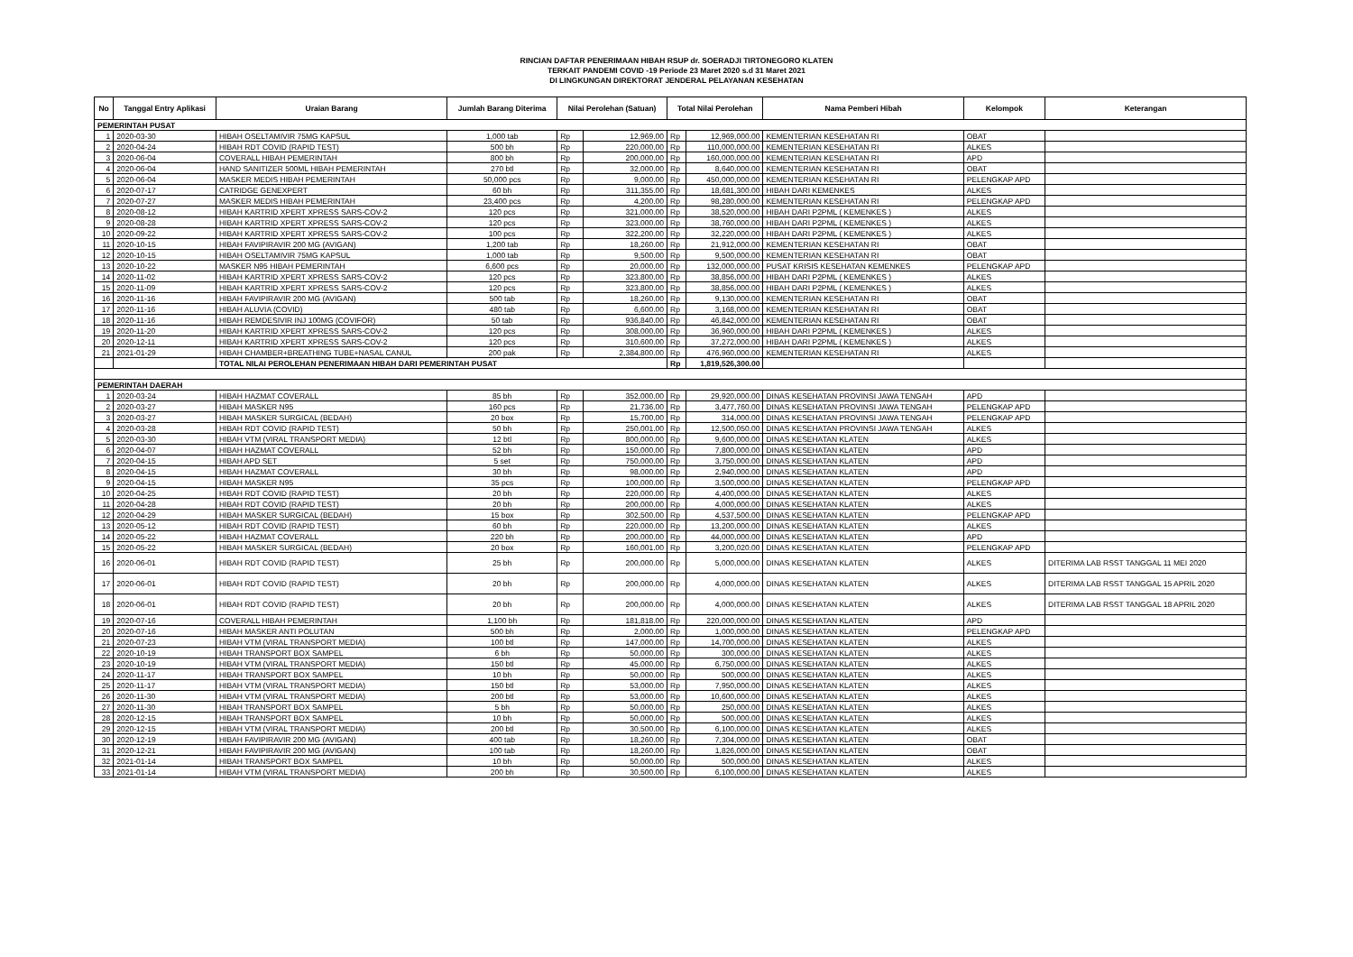RINCIAN DAFTAR PENERIMAAN HIBAH RSUP dr. SOERADJI TIRTONEGORO KLATEN
TERKAIT PANDEMI COVID -19 Periode 23 Maret 2020 s.d 31 Maret 2021
DI LINGKUNGAN DIREKTORAT JENDERAL PELAYANAN KESEHATAN
| No | Tanggal Entry Aplikasi | Uraian Barang | Jumlah Barang Diterima | Nilai Perolehan (Satuan) | | Total Nilai Perolehan | | Nama Pemberi Hibah | Kelompok | Keterangan |
| --- | --- | --- | --- | --- | --- | --- | --- | --- | --- | --- |
| PEMERINTAH PUSAT | | | | | | | | | | |
| 1 | 2020-03-30 | HIBAH OSELTAMIVIR 75MG KAPSUL | 1,000 tab | Rp | 12,969.00 | Rp | 12,969,000.00 | KEMENTERIAN KESEHATAN RI | OBAT | |
| 2 | 2020-04-24 | HIBAH RDT COVID (RAPID TEST) | 500 bh | Rp | 220,000.00 | Rp | 110,000,000.00 | KEMENTERIAN KESEHATAN RI | ALKES | |
| 3 | 2020-06-04 | COVERALL HIBAH PEMERINTAH | 800 bh | Rp | 200,000.00 | Rp | 160,000,000.00 | KEMENTERIAN KESEHATAN RI | APD | |
| 4 | 2020-06-04 | HAND SANITIZER 500ML HIBAH PEMERINTAH | 270 btl | Rp | 32,000.00 | Rp | 8,640,000.00 | KEMENTERIAN KESEHATAN RI | OBAT | |
| 5 | 2020-06-04 | MASKER MEDIS HIBAH PEMERINTAH | 50,000 pcs | Rp | 9,000.00 | Rp | 450,000,000.00 | KEMENTERIAN KESEHATAN RI | PELENGKAP APD | |
| 6 | 2020-07-17 | CATRIDGE GENEXPERT | 60 bh | Rp | 311,355.00 | Rp | 18,681,300.00 | HIBAH DARI KEMENKES | ALKES | |
| 7 | 2020-07-27 | MASKER MEDIS HIBAH PEMERINTAH | 23,400 pcs | Rp | 4,200.00 | Rp | 98,280,000.00 | KEMENTERIAN KESEHATAN RI | PELENGKAP APD | |
| 8 | 2020-08-12 | HIBAH KARTRID XPERT XPRESS SARS-COV-2 | 120 pcs | Rp | 321,000.00 | Rp | 38,520,000.00 | HIBAH DARI P2PML ( KEMENKES ) | ALKES | |
| 9 | 2020-08-28 | HIBAH KARTRID XPERT XPRESS SARS-COV-2 | 120 pcs | Rp | 323,000.00 | Rp | 38,760,000.00 | HIBAH DARI P2PML ( KEMENKES ) | ALKES | |
| 10 | 2020-09-22 | HIBAH KARTRID XPERT XPRESS SARS-COV-2 | 100 pcs | Rp | 322,200.00 | Rp | 32,220,000.00 | HIBAH DARI P2PML ( KEMENKES ) | ALKES | |
| 11 | 2020-10-15 | HIBAH FAVIPIRAVIR 200 MG (AVIGAN) | 1,200 tab | Rp | 18,260.00 | Rp | 21,912,000.00 | KEMENTERIAN KESEHATAN RI | OBAT | |
| 12 | 2020-10-15 | HIBAH OSELTAMIVIR 75MG KAPSUL | 1,000 tab | Rp | 9,500.00 | Rp | 9,500,000.00 | KEMENTERIAN KESEHATAN RI | OBAT | |
| 13 | 2020-10-22 | MASKER N95 HIBAH PEMERINTAH | 6,600 pcs | Rp | 20,000.00 | Rp | 132,000,000.00 | PUSAT KRISIS KESEHATAN KEMENKES | PELENGKAP APD | |
| 14 | 2020-11-02 | HIBAH KARTRID XPERT XPRESS SARS-COV-2 | 120 pcs | Rp | 323,800.00 | Rp | 38,856,000.00 | HIBAH DARI P2PML ( KEMENKES ) | ALKES | |
| 15 | 2020-11-09 | HIBAH KARTRID XPERT XPRESS SARS-COV-2 | 120 pcs | Rp | 323,800.00 | Rp | 38,856,000.00 | HIBAH DARI P2PML ( KEMENKES ) | ALKES | |
| 16 | 2020-11-16 | HIBAH FAVIPIRAVIR 200 MG (AVIGAN) | 500 tab | Rp | 18,260.00 | Rp | 9,130,000.00 | KEMENTERIAN KESEHATAN RI | OBAT | |
| 17 | 2020-11-16 | HIBAH ALUVIA (COVID) | 480 tab | Rp | 6,600.00 | Rp | 3,168,000.00 | KEMENTERIAN KESEHATAN RI | OBAT | |
| 18 | 2020-11-16 | HIBAH REMDESIVIR INJ 100MG (COVIFOR) | 50 tab | Rp | 936,840.00 | Rp | 46,842,000.00 | KEMENTERIAN KESEHATAN RI | OBAT | |
| 19 | 2020-11-20 | HIBAH KARTRID XPERT XPRESS SARS-COV-2 | 120 pcs | Rp | 308,000.00 | Rp | 36,960,000.00 | HIBAH DARI P2PML ( KEMENKES ) | ALKES | |
| 20 | 2020-12-11 | HIBAH KARTRID XPERT XPRESS SARS-COV-2 | 120 pcs | Rp | 310,600.00 | Rp | 37,272,000.00 | HIBAH DARI P2PML ( KEMENKES ) | ALKES | |
| 21 | 2021-01-29 | HIBAH CHAMBER+BREATHING TUBE+NASAL CANUL | 200 pak | Rp | 2,384,800.00 | Rp | 476,960,000.00 | KEMENTERIAN KESEHATAN RI | ALKES | |
| | | TOTAL NILAI PEROLEHAN PENERIMAAN HIBAH DARI PEMERINTAH PUSAT | | | | Rp | 1,819,526,300.00 | | | |
| PEMERINTAH DAERAH | | | | | | | | | | |
| 1 | 2020-03-24 | HIBAH HAZMAT COVERALL | 85 bh | Rp | 352,000.00 | Rp | 29,920,000.00 | DINAS KESEHATAN PROVINSI JAWA TENGAH | APD | |
| 2 | 2020-03-27 | HIBAH MASKER N95 | 160 pcs | Rp | 21,736.00 | Rp | 3,477,760.00 | DINAS KESEHATAN PROVINSI JAWA TENGAH | PELENGKAP APD | |
| 3 | 2020-03-27 | HIBAH MASKER SURGICAL (BEDAH) | 20 box | Rp | 15,700.00 | Rp | 314,000.00 | DINAS KESEHATAN PROVINSI JAWA TENGAH | PELENGKAP APD | |
| 4 | 2020-03-28 | HIBAH RDT COVID (RAPID TEST) | 50 bh | Rp | 250,001.00 | Rp | 12,500,050.00 | DINAS KESEHATAN PROVINSI JAWA TENGAH | ALKES | |
| 5 | 2020-03-30 | HIBAH VTM (VIRAL TRANSPORT MEDIA) | 12 btl | Rp | 800,000.00 | Rp | 9,600,000.00 | DINAS KESEHATAN KLATEN | ALKES | |
| 6 | 2020-04-07 | HIBAH HAZMAT COVERALL | 52 bh | Rp | 150,000.00 | Rp | 7,800,000.00 | DINAS KESEHATAN KLATEN | APD | |
| 7 | 2020-04-15 | HIBAH APD SET | 5 set | Rp | 750,000.00 | Rp | 3,750,000.00 | DINAS KESEHATAN KLATEN | APD | |
| 8 | 2020-04-15 | HIBAH HAZMAT COVERALL | 30 bh | Rp | 98,000.00 | Rp | 2,940,000.00 | DINAS KESEHATAN KLATEN | APD | |
| 9 | 2020-04-15 | HIBAH MASKER N95 | 35 pcs | Rp | 100,000.00 | Rp | 3,500,000.00 | DINAS KESEHATAN KLATEN | PELENGKAP APD | |
| 10 | 2020-04-25 | HIBAH RDT COVID (RAPID TEST) | 20 bh | Rp | 220,000.00 | Rp | 4,400,000.00 | DINAS KESEHATAN KLATEN | ALKES | |
| 11 | 2020-04-28 | HIBAH RDT COVID (RAPID TEST) | 20 bh | Rp | 200,000.00 | Rp | 4,000,000.00 | DINAS KESEHATAN KLATEN | ALKES | |
| 12 | 2020-04-29 | HIBAH MASKER SURGICAL (BEDAH) | 15 box | Rp | 302,500.00 | Rp | 4,537,500.00 | DINAS KESEHATAN KLATEN | PELENGKAP APD | |
| 13 | 2020-05-12 | HIBAH RDT COVID (RAPID TEST) | 60 bh | Rp | 220,000.00 | Rp | 13,200,000.00 | DINAS KESEHATAN KLATEN | ALKES | |
| 14 | 2020-05-22 | HIBAH HAZMAT COVERALL | 220 bh | Rp | 200,000.00 | Rp | 44,000,000.00 | DINAS KESEHATAN KLATEN | APD | |
| 15 | 2020-05-22 | HIBAH MASKER SURGICAL (BEDAH) | 20 box | Rp | 160,001.00 | Rp | 3,200,020.00 | DINAS KESEHATAN KLATEN | PELENGKAP APD | |
| 16 | 2020-06-01 | HIBAH RDT COVID (RAPID TEST) | 25 bh | Rp | 200,000.00 | Rp | 5,000,000.00 | DINAS KESEHATAN KLATEN | ALKES | DITERIMA LAB RSST TANGGAL 11 MEI 2020 |
| 17 | 2020-06-01 | HIBAH RDT COVID (RAPID TEST) | 20 bh | Rp | 200,000.00 | Rp | 4,000,000.00 | DINAS KESEHATAN KLATEN | ALKES | DITERIMA LAB RSST TANGGAL 15 APRIL 2020 |
| 18 | 2020-06-01 | HIBAH RDT COVID (RAPID TEST) | 20 bh | Rp | 200,000.00 | Rp | 4,000,000.00 | DINAS KESEHATAN KLATEN | ALKES | DITERIMA LAB RSST TANGGAL 18 APRIL 2020 |
| 19 | 2020-07-16 | COVERALL HIBAH PEMERINTAH | 1,100 bh | Rp | 181,818.00 | Rp | 220,000,000.00 | DINAS KESEHATAN KLATEN | APD | |
| 20 | 2020-07-16 | HIBAH MASKER ANTI POLUTAN | 500 bh | Rp | 2,000.00 | Rp | 1,000,000.00 | DINAS KESEHATAN KLATEN | PELENGKAP APD | |
| 21 | 2020-07-23 | HIBAH VTM (VIRAL TRANSPORT MEDIA) | 100 btl | Rp | 147,000.00 | Rp | 14,700,000.00 | DINAS KESEHATAN KLATEN | ALKES | |
| 22 | 2020-10-19 | HIBAH TRANSPORT BOX SAMPEL | 6 bh | Rp | 50,000.00 | Rp | 300,000.00 | DINAS KESEHATAN KLATEN | ALKES | |
| 23 | 2020-10-19 | HIBAH VTM (VIRAL TRANSPORT MEDIA) | 150 btl | Rp | 45,000.00 | Rp | 6,750,000.00 | DINAS KESEHATAN KLATEN | ALKES | |
| 24 | 2020-11-17 | HIBAH TRANSPORT BOX SAMPEL | 10 bh | Rp | 50,000.00 | Rp | 500,000.00 | DINAS KESEHATAN KLATEN | ALKES | |
| 25 | 2020-11-17 | HIBAH VTM (VIRAL TRANSPORT MEDIA) | 150 btl | Rp | 53,000.00 | Rp | 7,950,000.00 | DINAS KESEHATAN KLATEN | ALKES | |
| 26 | 2020-11-30 | HIBAH VTM (VIRAL TRANSPORT MEDIA) | 200 btl | Rp | 53,000.00 | Rp | 10,600,000.00 | DINAS KESEHATAN KLATEN | ALKES | |
| 27 | 2020-11-30 | HIBAH TRANSPORT BOX SAMPEL | 5 bh | Rp | 50,000.00 | Rp | 250,000.00 | DINAS KESEHATAN KLATEN | ALKES | |
| 28 | 2020-12-15 | HIBAH TRANSPORT BOX SAMPEL | 10 bh | Rp | 50,000.00 | Rp | 500,000.00 | DINAS KESEHATAN KLATEN | ALKES | |
| 29 | 2020-12-15 | HIBAH VTM (VIRAL TRANSPORT MEDIA) | 200 btl | Rp | 30,500.00 | Rp | 6,100,000.00 | DINAS KESEHATAN KLATEN | ALKES | |
| 30 | 2020-12-19 | HIBAH FAVIPIRAVIR 200 MG (AVIGAN) | 400 tab | Rp | 18,260.00 | Rp | 7,304,000.00 | DINAS KESEHATAN KLATEN | OBAT | |
| 31 | 2020-12-21 | HIBAH FAVIPIRAVIR 200 MG (AVIGAN) | 100 tab | Rp | 18,260.00 | Rp | 1,826,000.00 | DINAS KESEHATAN KLATEN | OBAT | |
| 32 | 2021-01-14 | HIBAH TRANSPORT BOX SAMPEL | 10 bh | Rp | 50,000.00 | Rp | 500,000.00 | DINAS KESEHATAN KLATEN | ALKES | |
| 33 | 2021-01-14 | HIBAH VTM (VIRAL TRANSPORT MEDIA) | 200 bh | Rp | 30,500.00 | Rp | 6,100,000.00 | DINAS KESEHATAN KLATEN | ALKES | |